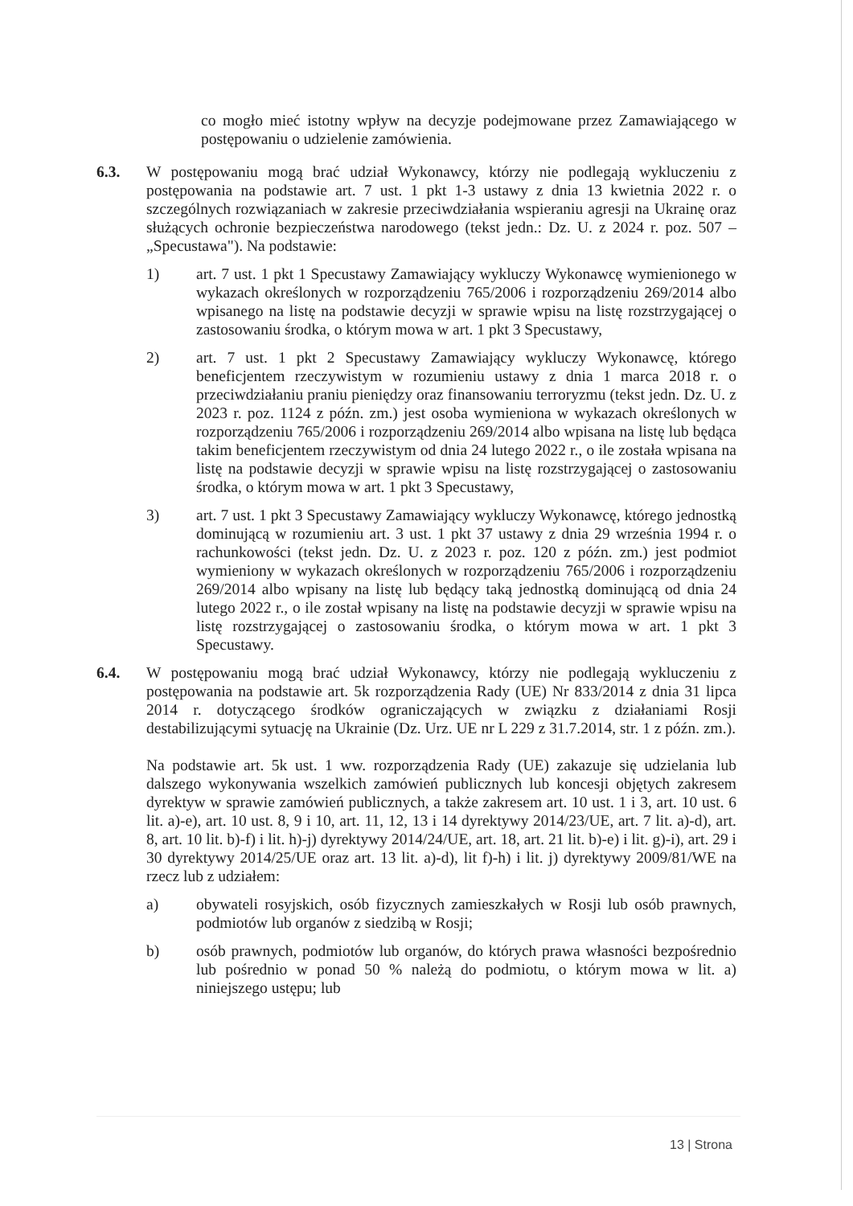co mogło mieć istotny wpływ na decyzje podejmowane przez Zamawiającego w postępowaniu o udzielenie zamówienia.
6.3. W postępowaniu mogą brać udział Wykonawcy, którzy nie podlegają wykluczeniu z postępowania na podstawie art. 7 ust. 1 pkt 1-3 ustawy z dnia 13 kwietnia 2022 r. o szczególnych rozwiązaniach w zakresie przeciwdziałania wspieraniu agresji na Ukrainę oraz służących ochronie bezpieczeństwa narodowego (tekst jedn.: Dz. U. z 2024 r. poz. 507 – „Specustawa"). Na podstawie:
1) art. 7 ust. 1 pkt 1 Specustawy Zamawiający wykluczy Wykonawcę wymienionego w wykazach określonych w rozporządzeniu 765/2006 i rozporządzeniu 269/2014 albo wpisanego na listę na podstawie decyzji w sprawie wpisu na listę rozstrzygającej o zastosowaniu środka, o którym mowa w art. 1 pkt 3 Specustawy,
2) art. 7 ust. 1 pkt 2 Specustawy Zamawiający wykluczy Wykonawcę, którego beneficjentem rzeczywistym w rozumieniu ustawy z dnia 1 marca 2018 r. o przeciwdziałaniu praniu pieniędzy oraz finansowaniu terroryzmu (tekst jedn. Dz. U. z 2023 r. poz. 1124 z późn. zm.) jest osoba wymieniona w wykazach określonych w rozporządzeniu 765/2006 i rozporządzeniu 269/2014 albo wpisana na listę lub będąca takim beneficjentem rzeczywistym od dnia 24 lutego 2022 r., o ile została wpisana na listę na podstawie decyzji w sprawie wpisu na listę rozstrzygającej o zastosowaniu środka, o którym mowa w art. 1 pkt 3 Specustawy,
3) art. 7 ust. 1 pkt 3 Specustawy Zamawiający wykluczy Wykonawcę, którego jednostką dominującą w rozumieniu art. 3 ust. 1 pkt 37 ustawy z dnia 29 września 1994 r. o rachunkowości (tekst jedn. Dz. U. z 2023 r. poz. 120 z późn. zm.) jest podmiot wymieniony w wykazach określonych w rozporządzeniu 765/2006 i rozporządzeniu 269/2014 albo wpisany na listę lub będący taką jednostką dominującą od dnia 24 lutego 2022 r., o ile został wpisany na listę na podstawie decyzji w sprawie wpisu na listę rozstrzygającej o zastosowaniu środka, o którym mowa w art. 1 pkt 3 Specustawy.
6.4. W postępowaniu mogą brać udział Wykonawcy, którzy nie podlegają wykluczeniu z postępowania na podstawie art. 5k rozporządzenia Rady (UE) Nr 833/2014 z dnia 31 lipca 2014 r. dotyczącego środków ograniczających w związku z działaniami Rosji destabilizującymi sytuację na Ukrainie (Dz. Urz. UE nr L 229 z 31.7.2014, str. 1 z późn. zm.).
Na podstawie art. 5k ust. 1 ww. rozporządzenia Rady (UE) zakazuje się udzielania lub dalszego wykonywania wszelkich zamówień publicznych lub koncesji objętych zakresem dyrektyw w sprawie zamówień publicznych, a także zakresem art. 10 ust. 1 i 3, art. 10 ust. 6 lit. a)-e), art. 10 ust. 8, 9 i 10, art. 11, 12, 13 i 14 dyrektywy 2014/23/UE, art. 7 lit. a)-d), art. 8, art. 10 lit. b)-f) i lit. h)-j) dyrektywy 2014/24/UE, art. 18, art. 21 lit. b)-e) i lit. g)-i), art. 29 i 30 dyrektywy 2014/25/UE oraz art. 13 lit. a)-d), lit f)-h) i lit. j) dyrektywy 2009/81/WE na rzecz lub z udziałem:
a) obywateli rosyjskich, osób fizycznych zamieszkałych w Rosji lub osób prawnych, podmiotów lub organów z siedzibą w Rosji;
b) osób prawnych, podmiotów lub organów, do których prawa własności bezpośrednio lub pośrednio w ponad 50 % należą do podmiotu, o którym mowa w lit. a) niniejszego ustępu; lub
13 | Strona